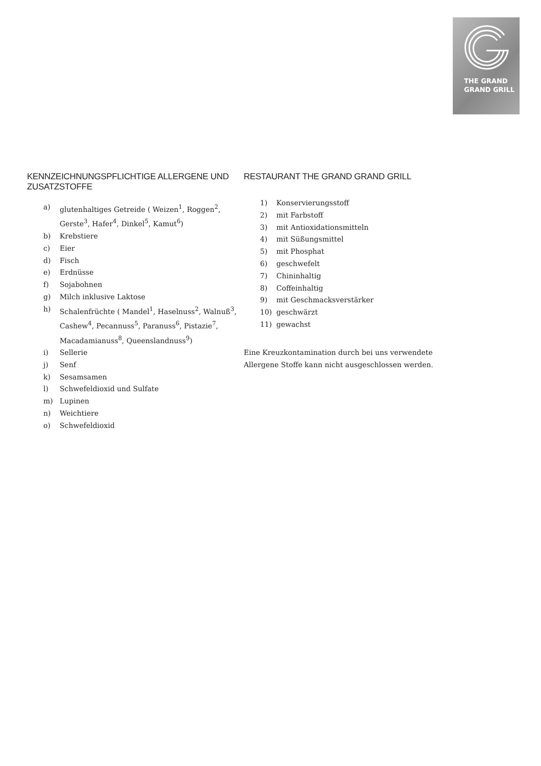THE GRAND
GRAND GRILL
KENNZEICHNUNGSPFLICHTIGE ALLERGENE UND ZUSATZSTOFFE
a) glutenhaltiges Getreide ( Weizen<sup>1</sup>, Roggen<sup>2</sup>, Gerste<sup>3</sup>, Hafer<sup>4</sup>, Dinkel<sup>5</sup>, Kamut<sup>6</sup>)
b) Krebstiere
c) Eier
d) Fisch
e) Erdnüsse
f) Sojabohnen
g) Milch inklusive Laktose
h) Schalenfrüchte ( Mandel<sup>1</sup>, Haselnuss<sup>2</sup>, Walnuß<sup>3</sup>, Cashew<sup>4</sup>, Pecannuss<sup>5</sup>, Paranuss<sup>6</sup>, Pistazie<sup>7</sup>, Macadamianuss<sup>8</sup>, Queenslandnuss<sup>9</sup>)
i) Sellerie
j) Senf
k) Sesamsamen
l) Schwefeldioxid und Sulfate
m) Lupinen
n) Weichtiere
o) Schwefeldioxid
RESTAURANT THE GRAND GRAND GRILL
1) Konservierungsstoff
2) mit Farbstoff
3) mit Antioxidationsmitteln
4) mit Süßungsmittel
5) mit Phosphat
6) geschwefelt
7) Chininhaltig
8) Coffeinhaltig
9) mit Geschmacksverstärker
10) geschwärzt
11) gewachst
Eine Kreuzkontamination durch bei uns verwendete Allergene Stoffe kann nicht ausgeschlossen werden.